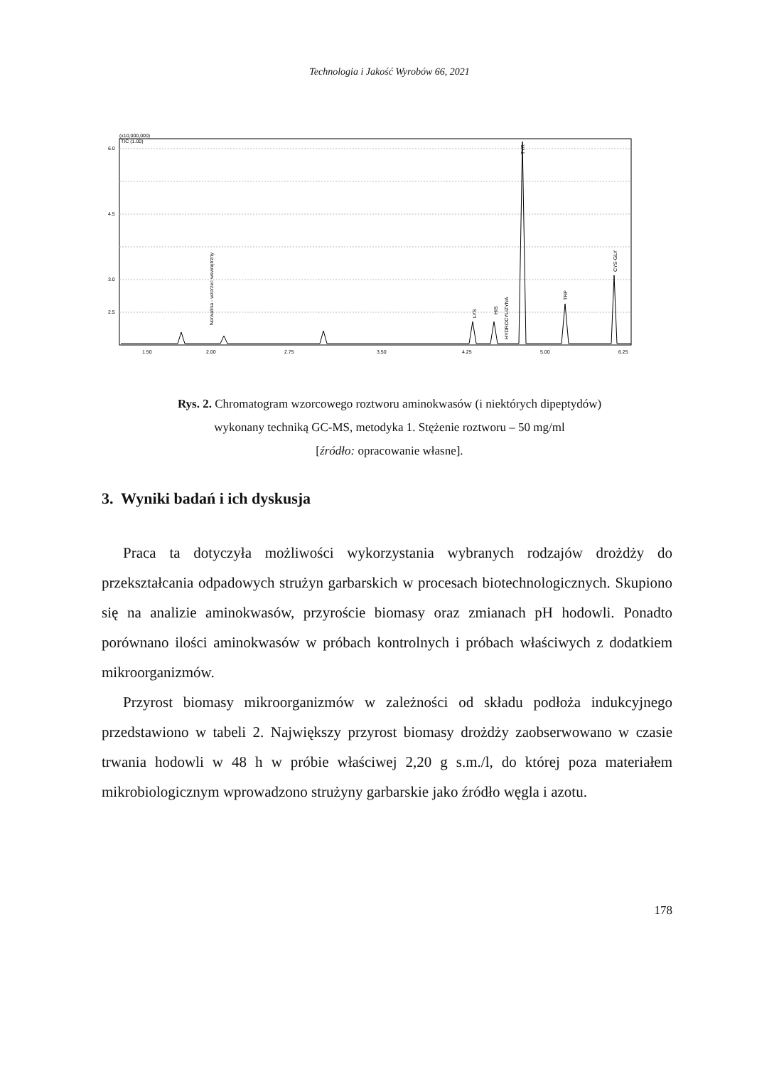Technologia i Jakość Wyrobów 66, 2021
(x10,000,000)
TIC (1.00)
6.0
4.5
3.0
2.5
1.50
2.00
2.75
3.50
4.25
5.00
6.25
Norwalina - wzorzec wewnętrzny
TYR
CYS-GLY
TRP
HYDROCYLIZYNA
LYS
HIS
Rys. 2. Chromatogram wzorcowego roztworu aminokwasów (i niektórych dipeptydów)
wykonany techniką GC-MS, metodyka 1. Stężenie roztworu – 50 mg/ml
[źródło: opracowanie własne].
3. Wyniki badań i ich dyskusja
Praca ta dotyczyła możliwości wykorzystania wybranych rodzajów drożdży do przekształcania odpadowych strużyn garbarskich w procesach biotechnologicznych. Skupiono się na analizie aminokwasów, przyroście biomasy oraz zmianach pH hodowli. Ponadto porównano ilości aminokwasów w próbach kontrolnych i próbach właściwych z dodatkiem mikroorganizmów.
Przyrost biomasy mikroorganizmów w zależności od składu podłoża indukcyjnego przedstawiono w tabeli 2. Największy przyrost biomasy drożdży zaobserwowano w czasie trwania hodowli w 48 h w próbie właściwej 2,20 g s.m./l, do której poza materiałem mikrobiologicznym wprowadzono strużyny garbarskie jako źródło węgla i azotu.
178